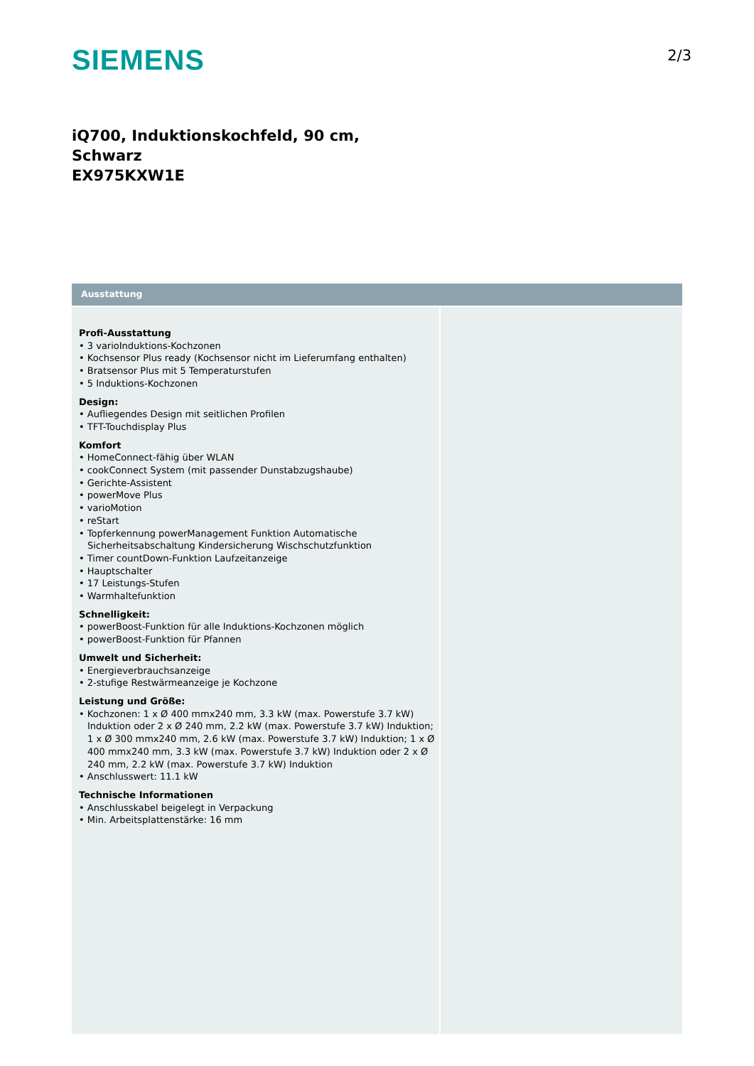SIEMENS
2/3
iQ700, Induktionskochfeld, 90 cm,
Schwarz
EX975KXW1E
Ausstattung
Profi-Ausstattung
• 3 varioInduktions-Kochzonen
• Kochsensor Plus ready (Kochsensor nicht im Lieferumfang enthalten)
• Bratsensor Plus mit 5 Temperaturstufen
• 5 Induktions-Kochzonen
Design:
• Aufliegendes Design mit seitlichen Profilen
• TFT-Touchdisplay Plus
Komfort
• HomeConnect-fähig über WLAN
• cookConnect System (mit passender Dunstabzugshaube)
• Gerichte-Assistent
• powerMove Plus
• varioMotion
• reStart
• Topferkennung powerManagement Funktion Automatische Sicherheitsabschaltung Kindersicherung Wischschutzfunktion
• Timer countDown-Funktion Laufzeitanzeige
• Hauptschalter
• 17 Leistungs-Stufen
• Warmhaltefunktion
Schnelligkeit:
• powerBoost-Funktion für alle Induktions-Kochzonen möglich
• powerBoost-Funktion für Pfannen
Umwelt und Sicherheit:
• Energieverbrauchsanzeige
• 2-stufige Restwärmeanzeige je Kochzone
Leistung und Größe:
• Kochzonen: 1 x Ø 400 mmx240 mm, 3.3 kW (max. Powerstufe 3.7 kW) Induktion oder 2 x Ø 240 mm, 2.2 kW (max. Powerstufe 3.7 kW) Induktion; 1 x Ø 300 mmx240 mm, 2.6 kW (max. Powerstufe 3.7 kW) Induktion; 1 x Ø 400 mmx240 mm, 3.3 kW (max. Powerstufe 3.7 kW) Induktion oder 2 x Ø 240 mm, 2.2 kW (max. Powerstufe 3.7 kW) Induktion
• Anschlusswert: 11.1 kW
Technische Informationen
• Anschlusskabel beigelegt in Verpackung
• Min. Arbeitsplattenstärke: 16 mm